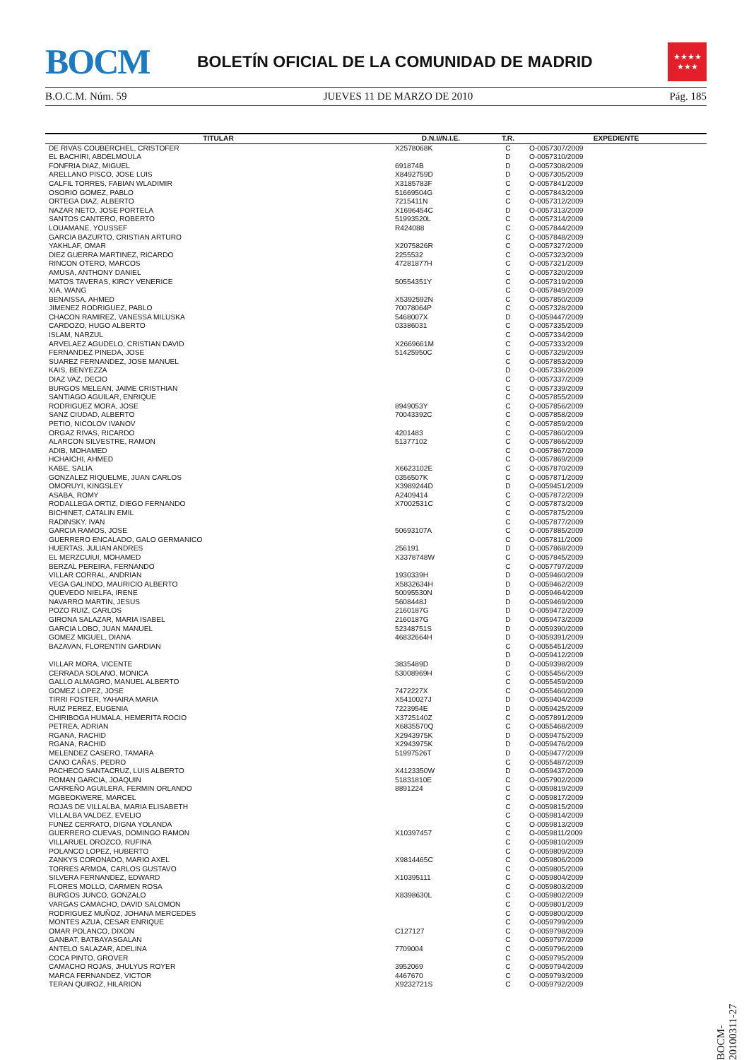BOCM
BOLETÍN OFICIAL DE LA COMUNIDAD DE MADRID
★★★★
★★★
B.O.C.M. Núm. 59 JUEVES 11 DE MARZO DE 2010 Pág. 185
| TITULAR | D.N.I//N.I.E. | T.R. | EXPEDIENTE |
| --- | --- | --- | --- |
| DE RIVAS COUBERCHEL, CRISTOFER | X2578068K | C | O-0057307/2009 |
| EL BACHIRI, ABDELMOULA | | D | O-0057310/2009 |
| FONFRIA DIAZ, MIGUEL | 691874B | D | O-0057308/2009 |
| ARELLANO PISCO, JOSE LUIS | X8492759D | D | O-0057305/2009 |
| CALFIL TORRES, FABIAN WLADIMIR | X3185783F | C | O-0057841/2009 |
| OSORIO GOMEZ, PABLO | 51669504G | C | O-0057843/2009 |
| ORTEGA DIAZ, ALBERTO | 7215411N | C | O-0057312/2009 |
| NAZAR NETO, JOSE PORTELA | X1696454C | D | O-0057313/2009 |
| SANTOS CANTERO, ROBERTO | 51993520L | C | O-0057314/2009 |
| LOUAMANE, YOUSSEF | R424088 | C | O-0057844/2009 |
| GARCIA BAZURTO, CRISTIAN ARTURO | | C | O-0057848/2009 |
| YAKHLAF, OMAR | X2075826R | C | O-0057327/2009 |
| DIEZ GUERRA MARTINEZ, RICARDO | 2255532 | C | O-0057323/2009 |
| RINCON OTERO, MARCOS | 47281877H | C | O-0057321/2009 |
| AMUSA, ANTHONY DANIEL | | C | O-0057320/2009 |
| MATOS TAVERAS, KIRCY VENERICE | 50554351Y | C | O-0057319/2009 |
| XIA, WANG | | C | O-0057849/2009 |
| BENAISSA, AHMED | X5392592N | C | O-0057850/2009 |
| JIMENEZ RODRIGUEZ, PABLO | 70078064P | C | O-0057328/2009 |
| CHACON RAMIREZ, VANESSA MILUSKA | 5468007X | D | O-0059447/2009 |
| CARDOZO, HUGO ALBERTO | 03386031 | C | O-0057335/2009 |
| ISLAM, NARZUL | | C | O-0057334/2009 |
| ARVELAEZ AGUDELO, CRISTIAN DAVID | X2669661M | C | O-0057333/2009 |
| FERNANDEZ PINEDA, JOSE | 51425950C | C | O-0057329/2009 |
| SUAREZ FERNANDEZ, JOSE MANUEL | | C | O-0057853/2009 |
| KAIS, BENYEZZA | | D | O-0057336/2009 |
| DIAZ VAZ, DECIO | | C | O-0057337/2009 |
| BURGOS MELEAN, JAIME CRISTHIAN | | C | O-0057339/2009 |
| SANTIAGO AGUILAR, ENRIQUE | | C | O-0057855/2009 |
| RODRIGUEZ MORA, JOSE | 8949053Y | C | O-0057856/2009 |
| SANZ CIUDAD, ALBERTO | 70043392C | C | O-0057858/2009 |
| PETIO, NICOLOV IVANOV | | C | O-0057859/2009 |
| ORGAZ RIVAS, RICARDO | 4201483 | C | O-0057860/2009 |
| ALARCON SILVESTRE, RAMON | 51377102 | C | O-0057866/2009 |
| ADIB, MOHAMED | | C | O-0057867/2009 |
| HCHAICHI, AHMED | | C | O-0057869/2009 |
| KABE, SALIA | X6623102E | C | O-0057870/2009 |
| GONZALEZ RIQUELME, JUAN CARLOS | 0356507K | C | O-0057871/2009 |
| OMORUYI, KINGSLEY | X3989244D | D | O-0059451/2009 |
| ASABA, ROMY | A2409414 | C | O-0057872/2009 |
| RODALLEGA ORTIZ, DIEGO FERNANDO | X7002531C | C | O-0057873/2009 |
| BICHINET, CATALIN EMIL | | C | O-0057875/2009 |
| RADINSKY, IVAN | | C | O-0057877/2009 |
| GARCIA RAMOS, JOSE | 50693107A | C | O-0057885/2009 |
| GUERRERO ENCALADO, GALO GERMANICO | | C | O-0057811/2009 |
| HUERTAS, JULIAN ANDRES | 256191 | D | O-0057868/2009 |
| EL MERZCUIUI, MOHAMED | X3378748W | C | O-0057845/2009 |
| BERZAL PEREIRA, FERNANDO | | C | O-0057797/2009 |
| VILLAR CORRAL, ANDRIAN | 1930339H | D | O-0059460/2009 |
| VEGA GALINDO, MAURICIO ALBERTO | X5832634H | D | O-0059462/2009 |
| QUEVEDO NIELFA, IRENE | 50095530N | D | O-0059464/2009 |
| NAVARRO MARTIN, JESUS | 5608448J | D | O-0059469/2009 |
| POZO RUIZ, CARLOS | 2160187G | D | O-0059472/2009 |
| GIRONA SALAZAR, MARIA ISABEL | 2160187G | D | O-0059473/2009 |
| GARCIA LOBO, JUAN MANUEL | 52348751S | D | O-0059390/2009 |
| GOMEZ MIGUEL, DIANA | 46832664H | D | O-0059391/2009 |
| BAZAVAN, FLORENTIN GARDIAN | | C | O-0055451/2009 |
| | | D | O-0059412/2009 |
| VILLAR MORA, VICENTE | 3835489D | D | O-0059398/2009 |
| CERRADA SOLANO, MONICA | 53008969H | C | O-0055456/2009 |
| GALLO ALMAGRO, MANUEL ALBERTO | | C | O-0055459/2009 |
| GOMEZ LOPEZ, JOSE | 7472227X | C | O-0055460/2009 |
| TIRRI FOSTER, YAHAIRA MARIA | X5410027J | D | O-0059404/2009 |
| RUIZ PEREZ, EUGENIA | 7223954E | D | O-0059425/2009 |
| CHIRIBOGA HUMALA, HEMERITA ROCIO | X3725140Z | C | O-0057891/2009 |
| PETREA, ADRIAN | X6835570Q | C | O-0055468/2009 |
| RGANA, RACHID | X2943975K | D | O-0059475/2009 |
| RGANA, RACHID | X2943975K | D | O-0059476/2009 |
| MELENDEZ CASERO, TAMARA | 51997526T | D | O-0059477/2009 |
| CANO CAÑAS, PEDRO | | C | O-0055487/2009 |
| PACHECO SANTACRUZ, LUIS ALBERTO | X4123350W | D | O-0059437/2009 |
| ROMAN GARCIA, JOAQUIN | 51831810E | C | O-0057902/2009 |
| CARREÑO AGUILERA, FERMIN ORLANDO | 8891224 | C | O-0059819/2009 |
| MGBEOKWERE, MARCEL | | C | O-0059817/2009 |
| ROJAS DE VILLALBA, MARIA ELISABETH | | C | O-0059815/2009 |
| VILLALBA VALDEZ, EVELIO | | C | O-0059814/2009 |
| FUNEZ CERRATO, DIGNA YOLANDA | | C | O-0059813/2009 |
| GUERRERO CUEVAS, DOMINGO RAMON | X10397457 | C | O-0059811/2009 |
| VILLARUEL OROZCO, RUFINA | | C | O-0059810/2009 |
| POLANCO LOPEZ, HUBERTO | | C | O-0059809/2009 |
| ZANKYS CORONADO, MARIO AXEL | X9814465C | C | O-0059806/2009 |
| TORRES ARMOA, CARLOS GUSTAVO | | C | O-0059805/2009 |
| SILVERA FERNANDEZ, EDWARD | X10395111 | C | O-0059804/2009 |
| FLORES MOLLO, CARMEN ROSA | | C | O-0059803/2009 |
| BURGOS JUNCO, GONZALO | X8398630L | C | O-0059802/2009 |
| VARGAS CAMACHO, DAVID SALOMON | | C | O-0059801/2009 |
| RODRIGUEZ MUÑOZ, JOHANA MERCEDES | | C | O-0059800/2009 |
| MONTES AZUA, CESAR ENRIQUE | | C | O-0059799/2009 |
| OMAR POLANCO, DIXON | C127127 | C | O-0059798/2009 |
| GANBAT, BATBAYASGALAN | | C | O-0059797/2009 |
| ANTELO SALAZAR, ADELINA | 7709004 | C | O-0059796/2009 |
| COCA PINTO, GROVER | | C | O-0059795/2009 |
| CAMACHO ROJAS, JHULYUS ROYER | 3952069 | C | O-0059794/2009 |
| MARCA FERNANDEZ, VICTOR | 4467670 | C | O-0059793/2009 |
| TERAN QUIROZ, HILARION | X9232721S | C | O-0059792/2009 |
BOCM-20100311-27